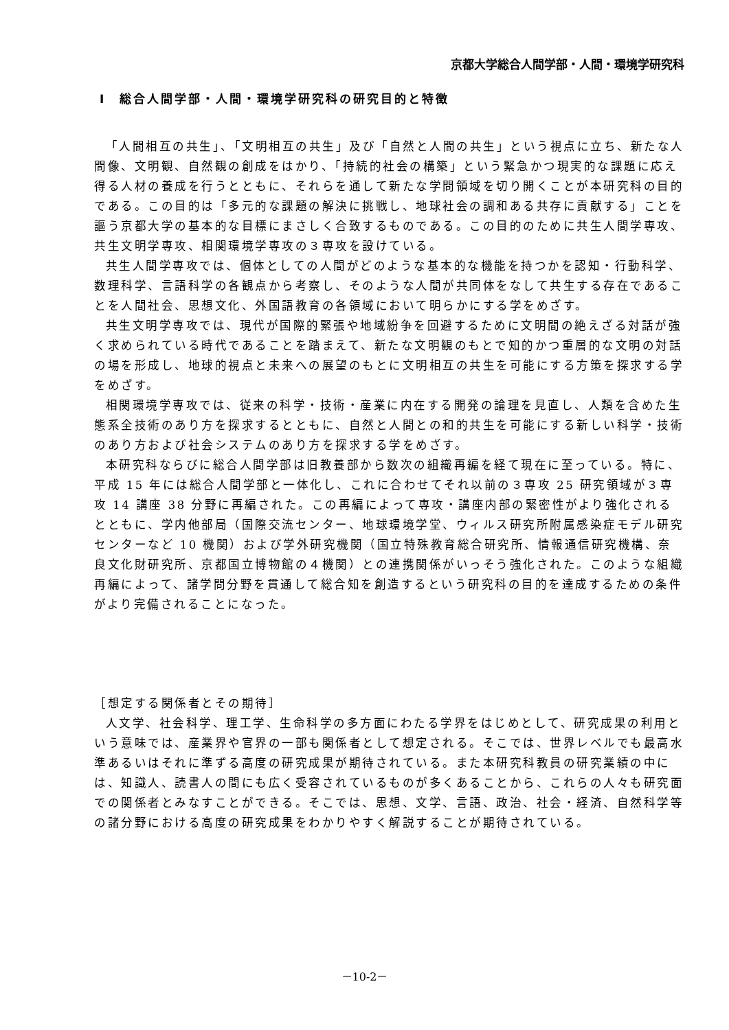京都大学総合人間学部・人間・環境学研究科
Ⅰ　総合人間学部・人間・環境学研究科の研究目的と特徴
「人間相互の共生」、「文明相互の共生」及び「自然と人間の共生」という視点に立ち、新たな人間像、文明観、自然観の創成をはかり、「持続的社会の構築」という緊急かつ現実的な課題に応え得る人材の養成を行うとともに、それらを通して新たな学問領域を切り開くことが本研究科の目的である。この目的は「多元的な課題の解決に挑戦し、地球社会の調和ある共存に貢献する」ことを謳う京都大学の基本的な目標にまさしく合致するものである。この目的のために共生人間学専攻、共生文明学専攻、相関環境学専攻の３専攻を設けている。
共生人間学専攻では、個体としての人間がどのような基本的な機能を持つかを認知・行動科学、数理科学、言語科学の各観点から考察し、そのような人間が共同体をなして共生する存在であることを人間社会、思想文化、外国語教育の各領域において明らかにする学をめざす。
共生文明学専攻では、現代が国際的緊張や地域紛争を回避するために文明間の絶えざる対話が強く求められている時代であることを踏まえて、新たな文明観のもとで知的かつ重層的な文明の対話の場を形成し、地球的視点と未来への展望のもとに文明相互の共生を可能にする方策を探求する学をめざす。
相関環境学専攻では、従来の科学・技術・産業に内在する開発の論理を見直し、人類を含めた生態系全技術のあり方を探求するとともに、自然と人間との和的共生を可能にする新しい科学・技術のあり方および社会システムのあり方を探求する学をめざす。
本研究科ならびに総合人間学部は旧教養部から数次の組織再編を経て現在に至っている。特に、平成 15 年には総合人間学部と一体化し、これに合わせてそれ以前の３専攻 25 研究領域が３専攻 14 講座 38 分野に再編された。この再編によって専攻・講座内部の緊密性がより強化されるとともに、学内他部局（国際交流センター、地球環境学堂、ウィルス研究所附属感染症モデル研究センターなど 10 機関）および学外研究機関（国立特殊教育総合研究所、情報通信研究機構、奈良文化財研究所、京都国立博物館の４機関）との連携関係がいっそう強化された。このような組織再編によって、諸学問分野を貫通して総合知を創造するという研究科の目的を達成するための条件がより完備されることになった。
［想定する関係者とその期待］
人文学、社会科学、理工学、生命科学の多方面にわたる学界をはじめとして、研究成果の利用という意味では、産業界や官界の一部も関係者として想定される。そこでは、世界レベルでも最高水準あるいはそれに準ずる高度の研究成果が期待されている。また本研究科教員の研究業績の中には、知識人、読書人の間にも広く受容されているものが多くあることから、これらの人々も研究面での関係者とみなすことができる。そこでは、思想、文学、言語、政治、社会・経済、自然科学等の諸分野における高度の研究成果をわかりやすく解説することが期待されている。
－10-2－